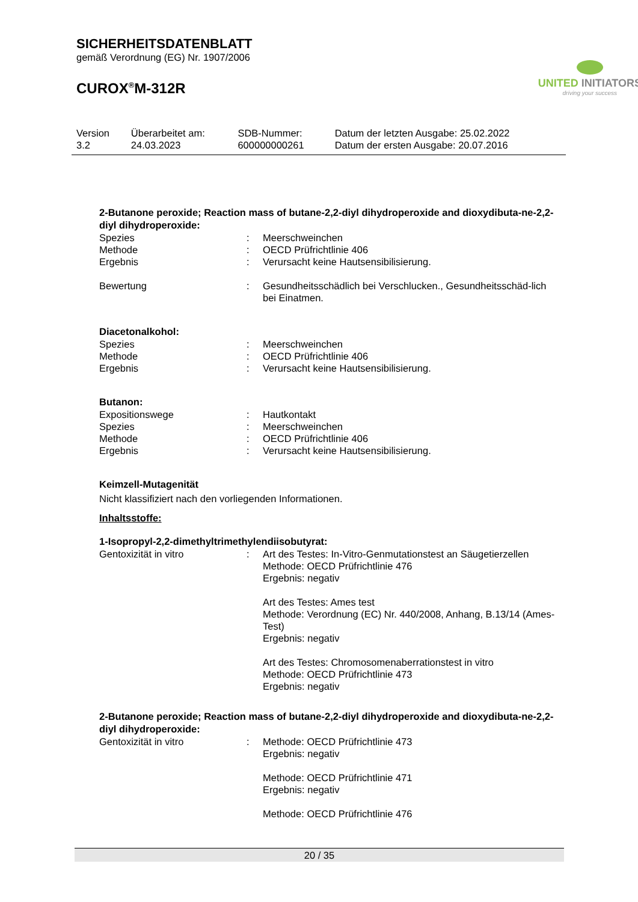SICHERHEITSDATENBLATT
gemäß Verordnung (EG) Nr. 1907/2006
CUROX<sup>®</sup>M-312R
UNITED INITIATORS
driving your success
| Version 3.2 | Überarbeitet am: 24.03.2023 | SDB-Nummer: 600000000261 | Datum der letzten Ausgabe: 25.02.2022 Datum der ersten Ausgabe: 20.07.2016 |
2-Butanone peroxide; Reaction mass of butane-2,2-diyl dihydroperoxide and dioxydibuta-ne-2,2-diyl dihydroperoxide:
| Spezies | : | Meerschweinchen |
| Methode | : | OECD Prüfrichtlinie 406 |
| Ergebnis | : | Verursacht keine Hautsensibilisierung. |
| Bewertung | : | Gesundheitsschädlich bei Verschlucken., Gesundheitsschäd-lich bei Einatmen. |
Diacetonalkohol:
| Spezies | : | Meerschweinchen |
| Methode | : | OECD Prüfrichtlinie 406 |
| Ergebnis | : | Verursacht keine Hautsensibilisierung. |
Butanon:
| Expositionswege | : | Hautkontakt |
| Spezies | : | Meerschweinchen |
| Methode | : | OECD Prüfrichtlinie 406 |
| Ergebnis | : | Verursacht keine Hautsensibilisierung. |
Keimzell-Mutagenität
Nicht klassifiziert nach den vorliegenden Informationen.
Inhaltsstoffe:
1-Isopropyl-2,2-dimethyltrimethylendiisobutyrat:
| Gentoxizität in vitro | : | Art des Testes: In-Vitro-Genmutationstest an Säugetierzellen Methode: OECD Prüfrichtlinie 476 Ergebnis: negativ Art des Testes: Ames test Methode: Verordnung (EC) Nr. 440/2008, Anhang, B.13/14 (Ames-Test) Ergebnis: negativ Art des Testes: Chromosomenaberrationstest in vitro Methode: OECD Prüfrichtlinie 473 Ergebnis: negativ |
2-Butanone peroxide; Reaction mass of butane-2,2-diyl dihydroperoxide and dioxydibuta-ne-2,2-diyl dihydroperoxide:
| Gentoxizität in vitro | : | Methode: OECD Prüfrichtlinie 473 Ergebnis: negativ Methode: OECD Prüfrichtlinie 471 Ergebnis: negativ Methode: OECD Prüfrichtlinie 476 |
20 / 35